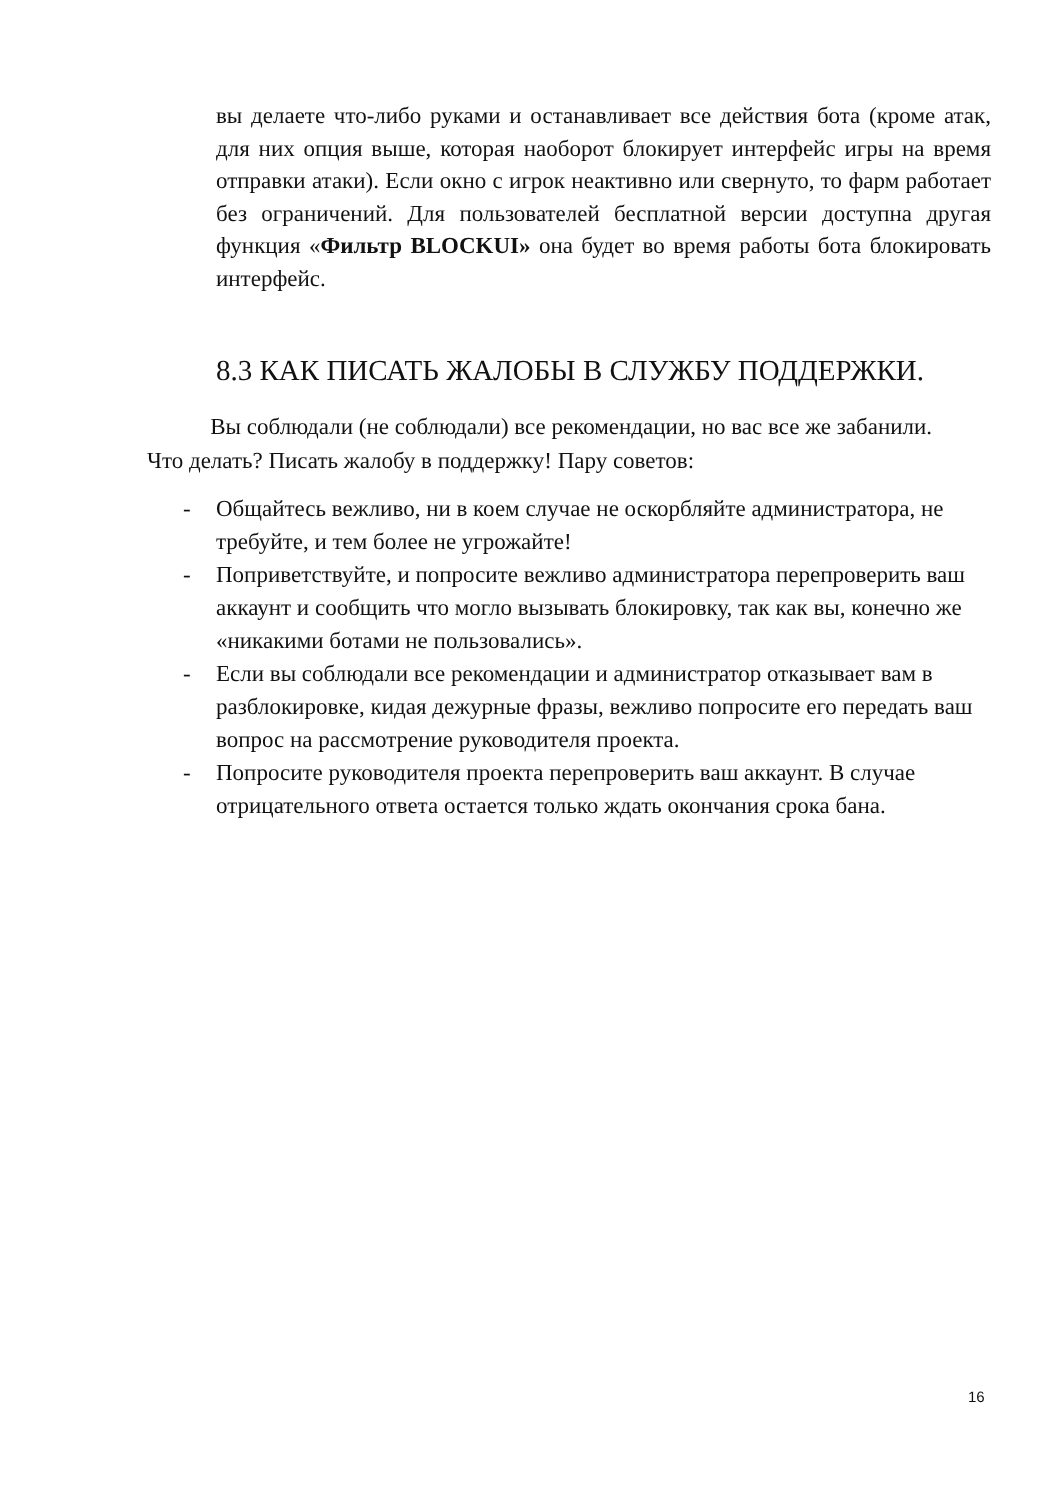вы делаете что-либо руками и останавливает все действия бота (кроме атак, для них опция выше, которая наоборот блокирует интерфейс игры на время отправки атаки). Если окно с игрок неактивно или свернуто, то фарм работает без ограничений. Для пользователей бесплатной версии доступна другая функция «Фильтр BLOCKUI» она будет во время работы бота блокировать интерфейс.
8.3 КАК ПИСАТЬ ЖАЛОБЫ В СЛУЖБУ ПОДДЕРЖКИ.
Вы соблюдали (не соблюдали) все рекомендации, но вас все же забанили. Что делать? Писать жалобу в поддержку! Пару советов:
- Общайтесь вежливо, ни в коем случае не оскорбляйте администратора, не требуйте, и тем более не угрожайте!
- Поприветствуйте, и попросите вежливо администратора перепроверить ваш аккаунт и сообщить что могло вызывать блокировку, так как вы, конечно же «никакими ботами не пользовались».
- Если вы соблюдали все рекомендации и администратор отказывает вам в разблокировке, кидая дежурные фразы, вежливо попросите его передать ваш вопрос на рассмотрение руководителя проекта.
- Попросите руководителя проекта перепроверить ваш аккаунт. В случае отрицательного ответа остается только ждать окончания срока бана.
16